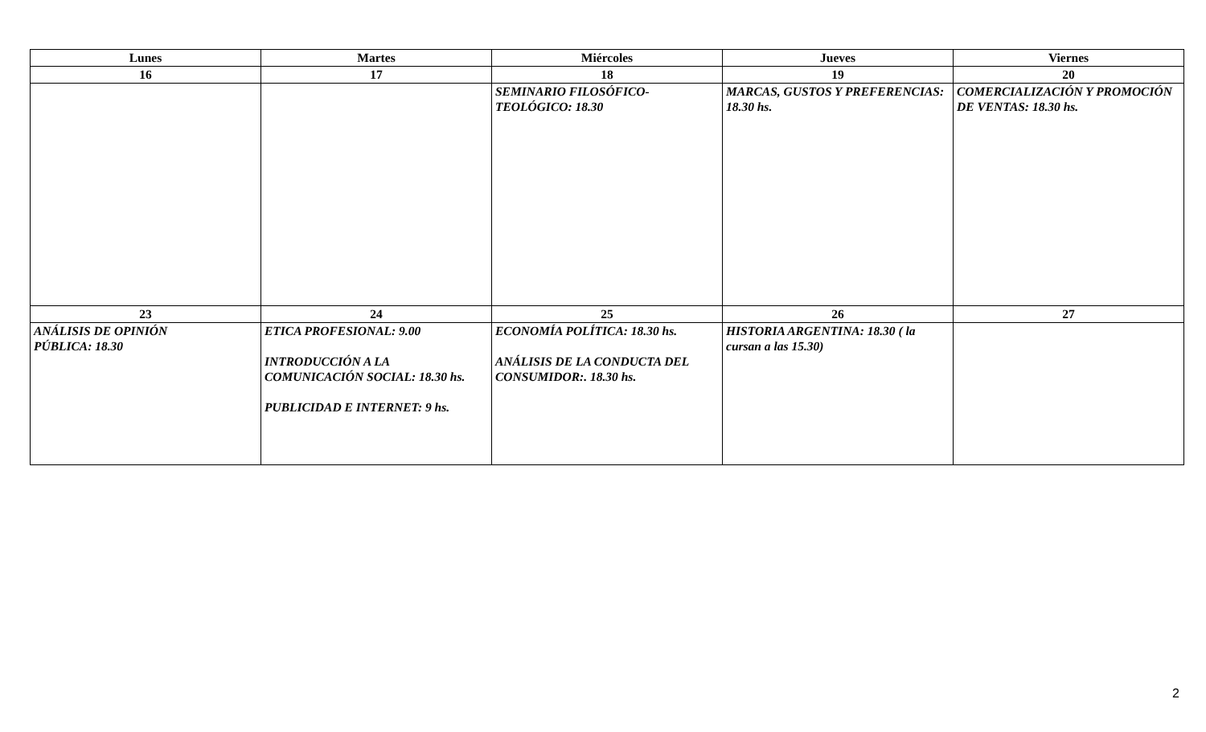| Lunes | Martes | Miércoles | Jueves | Viernes |
| --- | --- | --- | --- | --- |
| 16 | 17 | 18 | 19 | 20 |
| | | SEMINARIO FILOSÓFICO-TEOLÓGICO: 18.30 | MARCAS, GUSTOS Y PREFERENCIAS: 18.30 hs. | COMERCIALIZACIÓN Y PROMOCIÓN DE VENTAS: 18.30 hs. |
| 23 | 24 | 25 | 26 | 27 |
| ANÁLISIS DE OPINIÓN PÚBLICA: 18.30 | ETICA PROFESIONAL: 9.00 INTRODUCCIÓN A LA COMUNICACIÓN SOCIAL: 18.30 hs. PUBLICIDAD E INTERNET: 9 hs. | ECONOMÍA POLÍTICA: 18.30 hs. ANÁLISIS DE LA CONDUCTA DEL CONSUMIDOR:. 18.30 hs. | HISTORIA ARGENTINA: 18.30 ( la cursan a las 15.30) | |
2